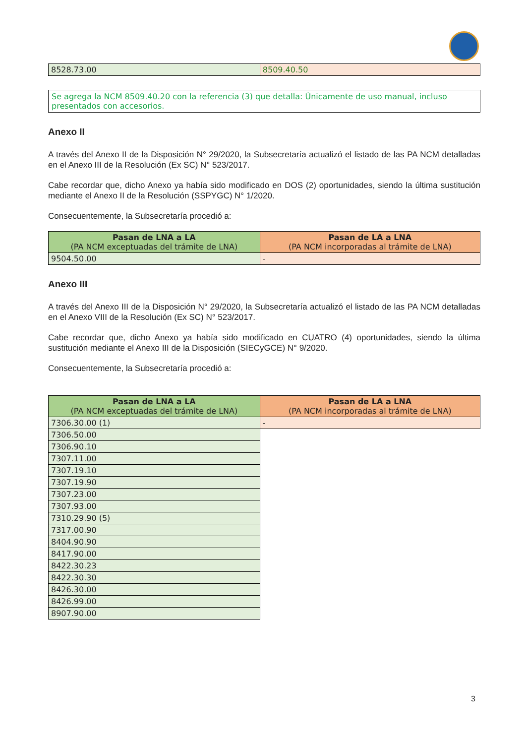| 8528.73.00 | 8509.40.50 |
Se agrega la NCM 8509.40.20 con la referencia (3) que detalla: Únicamente de uso manual, incluso presentados con accesorios.
Anexo II
A través del Anexo II de la Disposición N° 29/2020, la Subsecretaría actualizó el listado de las PA NCM detalladas en el Anexo III de la Resolución (Ex SC) N° 523/2017.
Cabe recordar que, dicho Anexo ya había sido modificado en DOS (2) oportunidades, siendo la última sustitución mediante el Anexo II de la Resolución (SSPYGC) N° 1/2020.
Consecuentemente, la Subsecretaría procedió a:
| Pasan de LNA a LA (PA NCM exceptuadas del trámite de LNA) | Pasan de LA a LNA (PA NCM incorporadas al trámite de LNA) |
| --- | --- |
| 9504.50.00 | - |
Anexo III
A través del Anexo III de la Disposición N° 29/2020, la Subsecretaría actualizó el listado de las PA NCM detalladas en el Anexo VIII de la Resolución (Ex SC) N° 523/2017.
Cabe recordar que, dicho Anexo ya había sido modificado en CUATRO (4) oportunidades, siendo la última sustitución mediante el Anexo III de la Disposición (SIECyGCE) N° 9/2020.
Consecuentemente, la Subsecretaría procedió a:
| Pasan de LNA a LA (PA NCM exceptuadas del trámite de LNA) | Pasan de LA a LNA (PA NCM incorporadas al trámite de LNA) |
| --- | --- |
| 7306.30.00 (1) | - |
| 7306.50.00 | |
| 7306.90.10 | |
| 7307.11.00 | |
| 7307.19.10 | |
| 7307.19.90 | |
| 7307.23.00 | |
| 7307.93.00 | |
| 7310.29.90 (5) | |
| 7317.00.90 | |
| 8404.90.90 | |
| 8417.90.00 | |
| 8422.30.23 | |
| 8422.30.30 | |
| 8426.30.00 | |
| 8426.99.00 | |
| 8907.90.00 | |
3